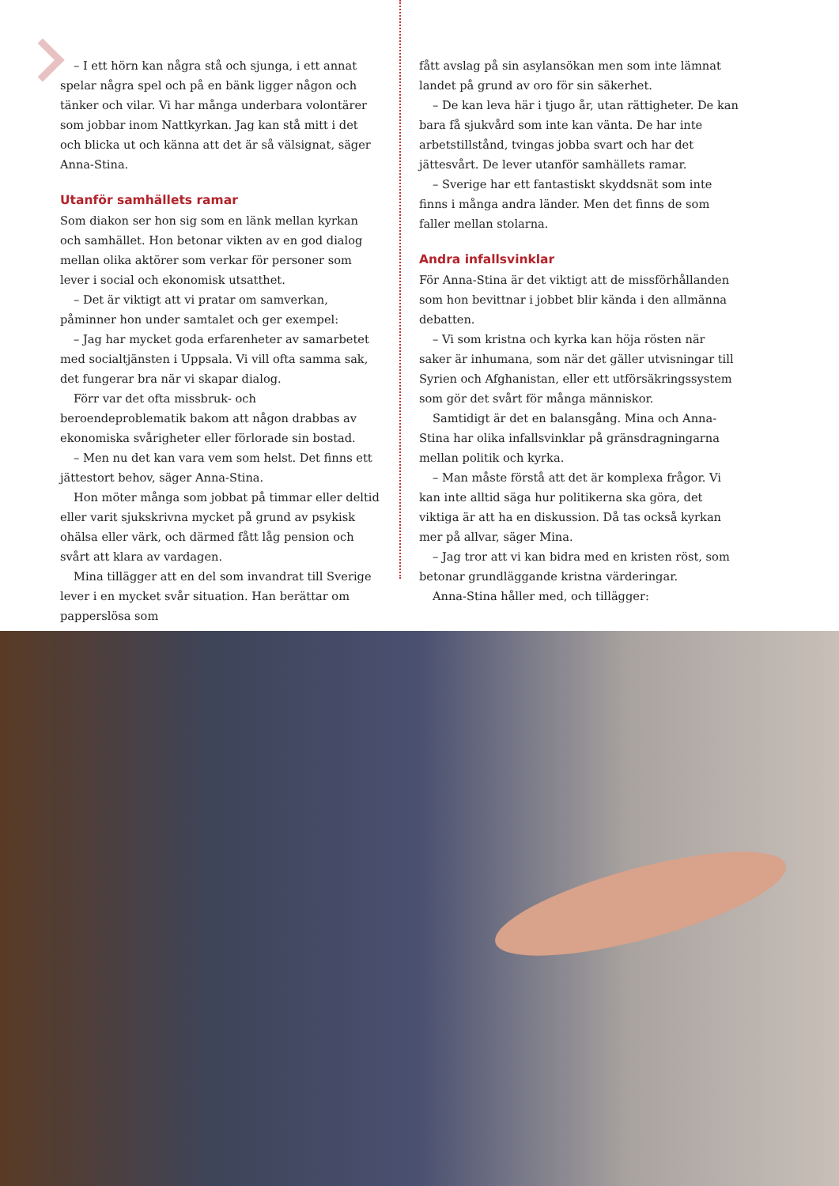– I ett hörn kan några stå och sjunga, i ett annat spelar några spel och på en bänk ligger någon och tänker och vilar. Vi har många underbara volontärer som jobbar inom Natt­kyrkan. Jag kan stå mitt i det och blicka ut och känna att det är så välsignat, säger Anna-Stina.
Utanför samhällets ramar
Som diakon ser hon sig som en länk mellan kyrkan och samhället. Hon betonar vikten av en god dialog mellan olika aktörer som verkar för personer som lever i social och ekonomisk utsatthet.
– Det är viktigt att vi pratar om samverkan, påminner hon under samtalet och ger exempel:
– Jag har mycket goda erfarenheter av samarbetet med socialtjänsten i Uppsala. Vi vill ofta samma sak, det funge­rar bra när vi skapar dialog.
Förr var det ofta missbruk- och beroendeproblematik bakom att någon drabbas av ekonomiska svårigheter eller förlorade sin bostad.
– Men nu det kan vara vem som helst. Det finns ett jätte­stort behov, säger Anna-Stina.
Hon möter många som jobbat på timmar eller deltid eller varit sjukskrivna mycket på grund av psykisk ohälsa eller värk, och därmed fått låg pension och svårt att klara av vardagen.
Mina tillägger att en del som invandrat till Sverige lever i en mycket svår situation. Han berättar om papperslösa som
fått avslag på sin asylansökan men som inte lämnat landet på grund av oro för sin säkerhet.
– De kan leva här i tjugo år, utan rättigheter. De kan bara få sjukvård som inte kan vänta. De har inte arbetstillstånd, tvingas jobba svart och har det jättesvårt. De lever utanför samhällets ramar.
– Sverige har ett fantastiskt skyddsnät som inte finns i många andra länder. Men det finns de som faller mellan stolarna.
Andra infallsvinklar
För Anna-Stina är det viktigt att de missförhållanden som hon bevittnar i jobbet blir kända i den allmänna debatten.
– Vi som kristna och kyrka kan höja rösten när saker är inhumana, som när det gäller utvisningar till Syrien och Afghanistan, eller ett utförsäkringssystem som gör det svårt för många människor.
Samtidigt är det en balansgång. Mina och Anna-Stina har olika infallsvinklar på gränsdragningarna mellan politik och kyrka.
– Man måste förstå att det är komplexa frågor. Vi kan inte alltid säga hur politikerna ska göra, det viktiga är att ha en diskussion. Då tas också kyrkan mer på allvar, säger Mina.
– Jag tror att vi kan bidra med en kristen röst, som beto­nar grundläggande kristna värderingar.
Anna-Stina håller med, och tillägger: